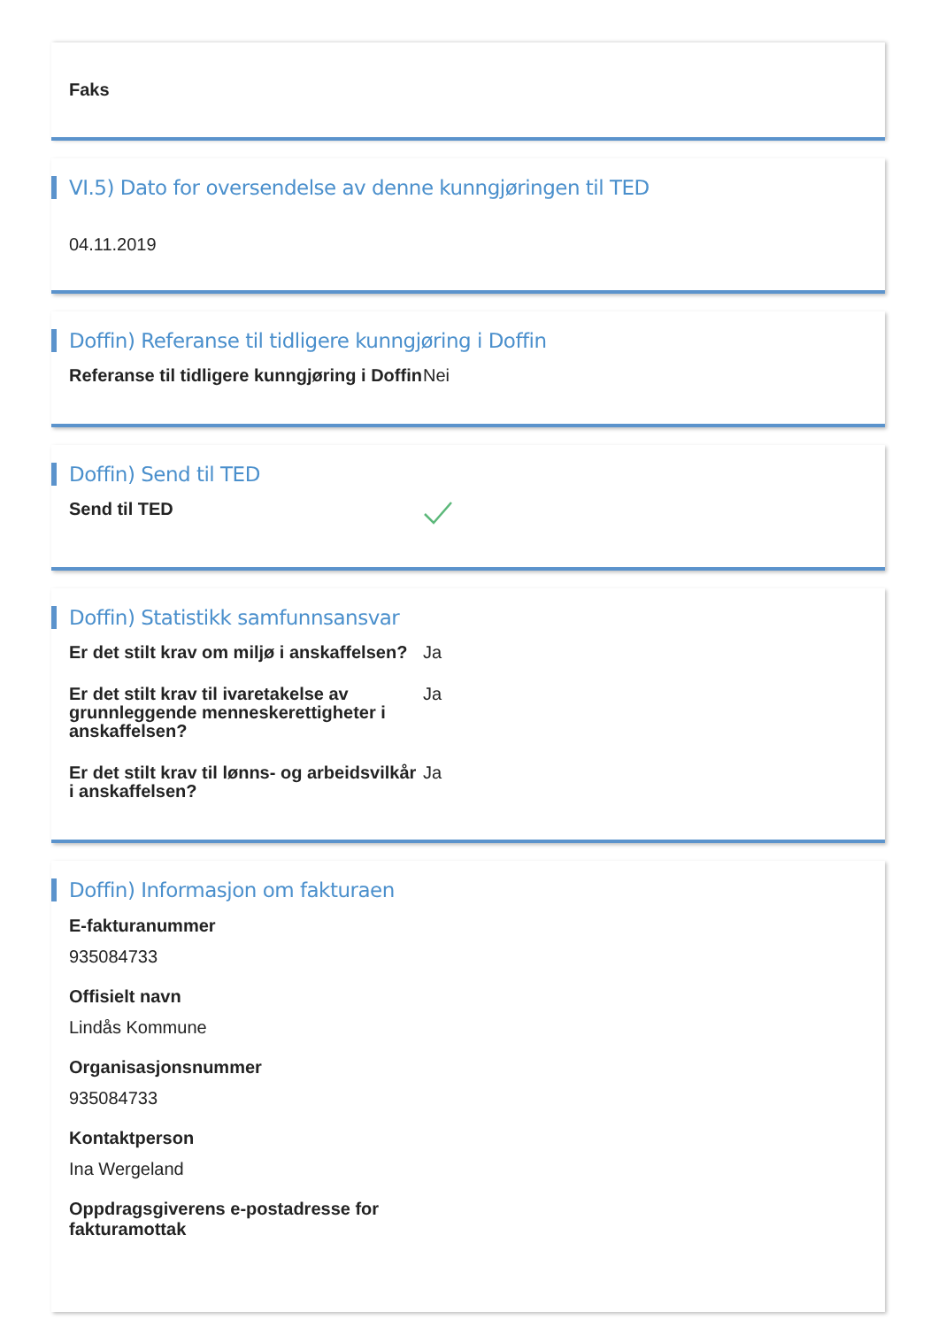Faks
VI.5) Dato for oversendelse av denne kunngjøringen til TED
04.11.2019
Doffin) Referanse til tidligere kunngjøring i Doffin
Referanse til tidligere kunngjøring i Doffin
Nei
Doffin) Send til TED
Send til TED
Doffin) Statistikk samfunnsansvar
Er det stilt krav om miljø i anskaffelsen?
Ja
Er det stilt krav til ivaretakelse av grunnleggende menneskerettigheter i anskaffelsen?
Ja
Er det stilt krav til lønns- og arbeidsvilkår i anskaffelsen?
Ja
Doffin) Informasjon om fakturaen
E-fakturanummer
935084733
Offisielt navn
Lindås Kommune
Organisasjonsnummer
935084733
Kontaktperson
Ina Wergeland
Oppdragsgiverens e-postadresse for fakturamottak